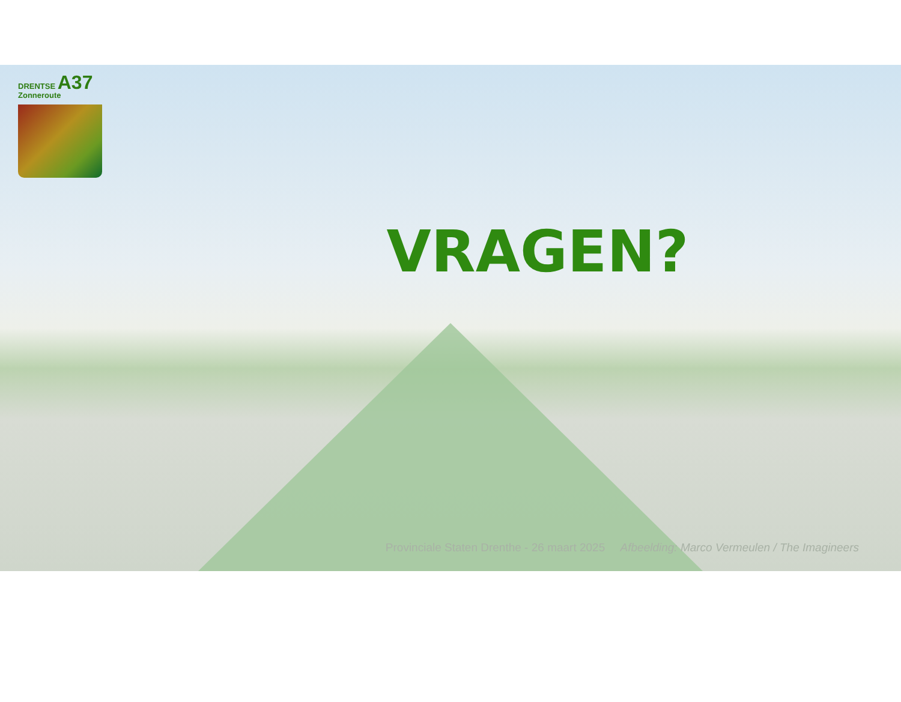DRENTSE A37
Zonneroute
VRAGEN?
Provinciale Staten Drenthe - 26 maart 2025 Afbeelding: Marco Vermeulen / The Imagineers